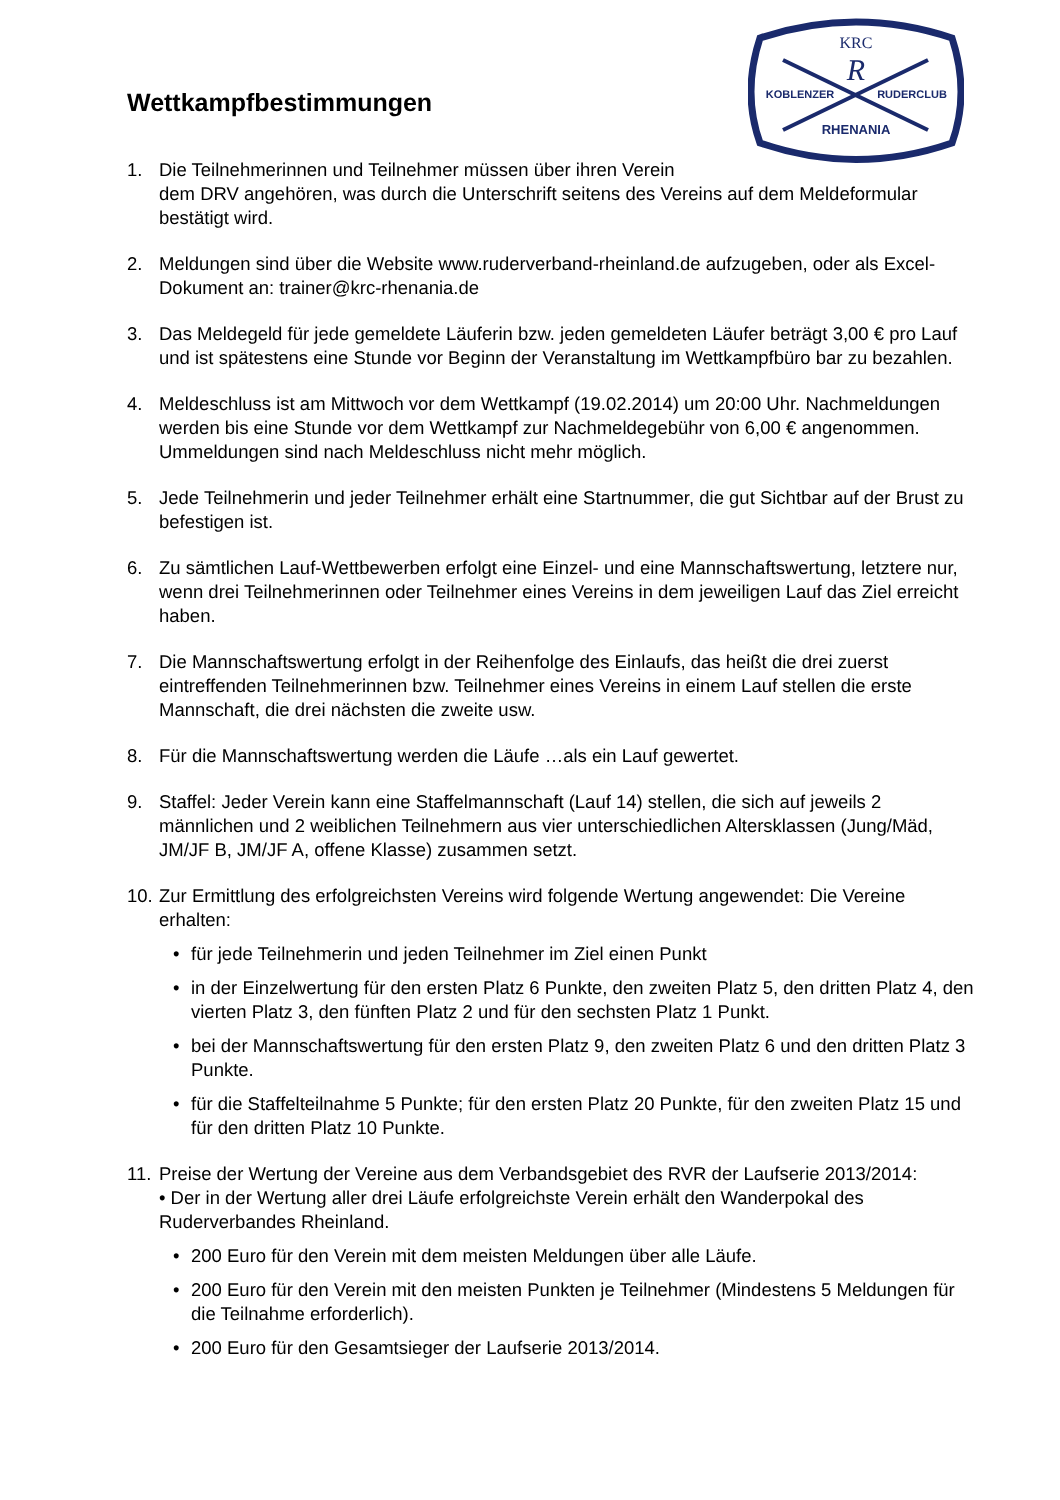KRC
R
KOBLENZER
RUDERCLUB
RHENANIA
Wettkampfbestimmungen
1. Die Teilnehmerinnen und Teilnehmer müssen über ihren Verein
dem DRV angehören, was durch die Unterschrift seitens des Vereins auf dem Meldeformular bestätigt wird.
2. Meldungen sind über die Website www.ruderverband-rheinland.de aufzugeben, oder als Excel-Dokument an: trainer@krc-rhenania.de
3. Das Meldegeld für jede gemeldete Läuferin bzw. jeden gemeldeten Läufer beträgt 3,00 € pro Lauf und ist spätestens eine Stunde vor Beginn der Veranstaltung im Wettkampfbüro bar zu bezahlen.
4. Meldeschluss ist am Mittwoch vor dem Wettkampf (19.02.2014) um 20:00 Uhr. Nachmeldungen werden bis eine Stunde vor dem Wettkampf zur Nachmeldegebühr von 6,00 € angenommen. Ummeldungen sind nach Meldeschluss nicht mehr möglich.
5. Jede Teilnehmerin und jeder Teilnehmer erhält eine Startnummer, die gut Sichtbar auf der Brust zu befestigen ist.
6. Zu sämtlichen Lauf-Wettbewerben erfolgt eine Einzel- und eine Mannschaftswertung, letztere nur, wenn drei Teilnehmerinnen oder Teilnehmer eines Vereins in dem jeweiligen Lauf das Ziel erreicht haben.
7. Die Mannschaftswertung erfolgt in der Reihenfolge des Einlaufs, das heißt die drei zuerst eintreffenden Teilnehmerinnen bzw. Teilnehmer eines Vereins in einem Lauf stellen die erste Mannschaft, die drei nächsten die zweite usw.
8. Für die Mannschaftswertung werden die Läufe …als ein Lauf gewertet.
9. Staffel: Jeder Verein kann eine Staffelmannschaft (Lauf 14) stellen, die sich auf jeweils 2 männlichen und 2 weiblichen Teilnehmern aus vier unterschiedlichen Altersklassen (Jung/Mäd, JM/JF B, JM/JF A, offene Klasse) zusammen setzt.
10.
Zur Ermittlung des erfolgreichsten Vereins wird folgende Wertung angewendet: Die Vereine erhalten:
• für jede Teilnehmerin und jeden Teilnehmer im Ziel einen Punkt
• in der Einzelwertung für den ersten Platz 6 Punkte, den zweiten Platz 5, den dritten Platz 4, den vierten Platz 3, den fünften Platz 2 und für den sechsten Platz 1 Punkt.
• bei der Mannschaftswertung für den ersten Platz 9, den zweiten Platz 6 und den dritten Platz 3 Punkte.
• für die Staffelteilnahme 5 Punkte; für den ersten Platz 20 Punkte, für den zweiten Platz 15 und für den dritten Platz 10 Punkte.
11.
Preise der Wertung der Vereine aus dem Verbandsgebiet des RVR der Laufserie 2013/2014:
• Der in der Wertung aller drei Läufe erfolgreichste Verein erhält den Wanderpokal des Ruderverbandes Rheinland.
• 200 Euro für den Verein mit dem meisten Meldungen über alle Läufe.
• 200 Euro für den Verein mit den meisten Punkten je Teilnehmer (Mindestens 5 Meldungen für die Teilnahme erforderlich).
• 200 Euro für den Gesamtsieger der Laufserie 2013/2014.